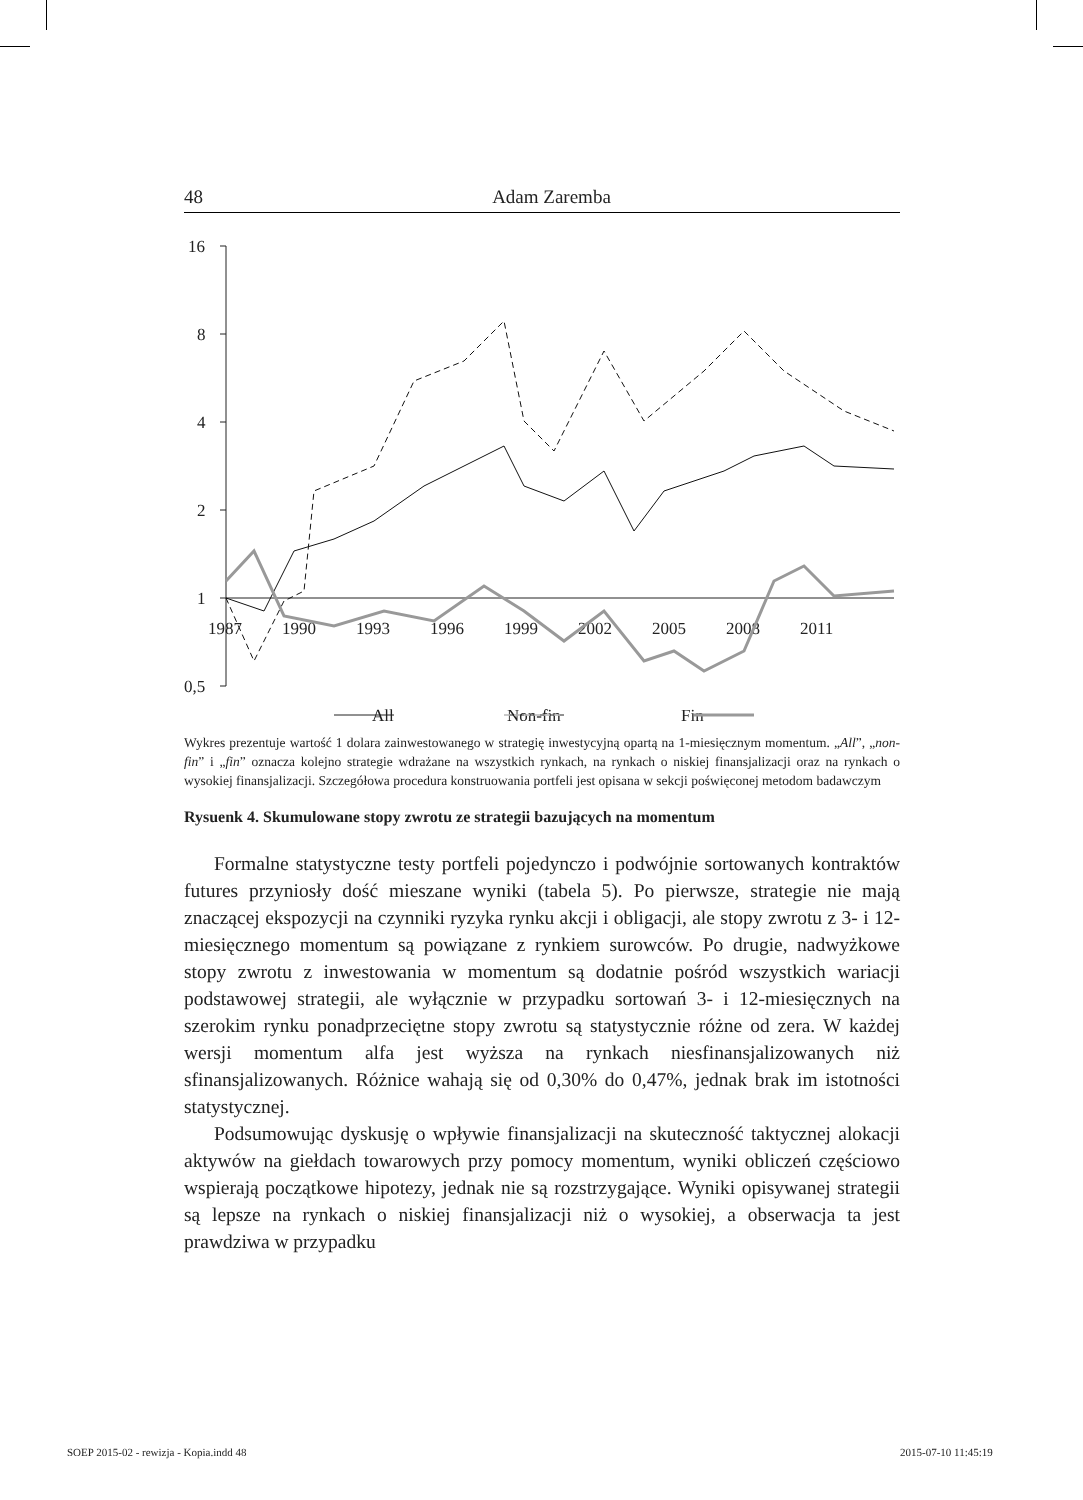48 Adam Zaremba
16
8
4
2
1
0,5
1987
1990
1993
1996
1999
2002
2005
2008
2011
All
Non-fin
Fin
Wykres prezentuje wartość 1 dolara zainwestowanego w strategię inwestycyjną opartą na 1-miesięcznym momentum. „All”, „non-fin” i „fin” oznacza kolejno strategie wdrażane na wszystkich rynkach, na rynkach o niskiej finansjalizacji oraz na rynkach o wysokiej finansjalizacji. Szczegółowa procedura konstruowania portfeli jest opisana w sekcji poświęconej metodom badawczym
Rysuenk 4. Skumulowane stopy zwrotu ze strategii bazujących na momentum
Formalne statystyczne testy portfeli pojedynczo i podwójnie sortowanych kontraktów futures przyniosły dość mieszane wyniki (tabela 5). Po pierwsze, strategie nie mają znaczącej ekspozycji na czynniki ryzyka rynku akcji i obligacji, ale stopy zwrotu z 3- i 12-miesięcznego momentum są powiązane z rynkiem surowców. Po drugie, nadwyżkowe stopy zwrotu z inwestowania w momentum są dodatnie pośród wszystkich wariacji podstawowej strategii, ale wyłącznie w przypadku sortowań 3- i 12-miesięcznych na szerokim rynku ponadprzeciętne stopy zwrotu są statystycznie różne od zera. W każdej wersji momentum alfa jest wyższa na rynkach niesfinansjalizowanych niż sfinansjalizowanych. Różnice wahają się od 0,30% do 0,47%, jednak brak im istotności statystycznej.
Podsumowując dyskusję o wpływie finansjalizacji na skuteczność taktycznej alokacji aktywów na giełdach towarowych przy pomocy momentum, wyniki obliczeń częściowo wspierają początkowe hipotezy, jednak nie są rozstrzygające. Wyniki opisywanej strategii są lepsze na rynkach o niskiej finansjalizacji niż o wysokiej, a obserwacja ta jest prawdziwa w przypadku
SOEP 2015-02 - rewizja - Kopia.indd 48
2015-07-10 11:45:19